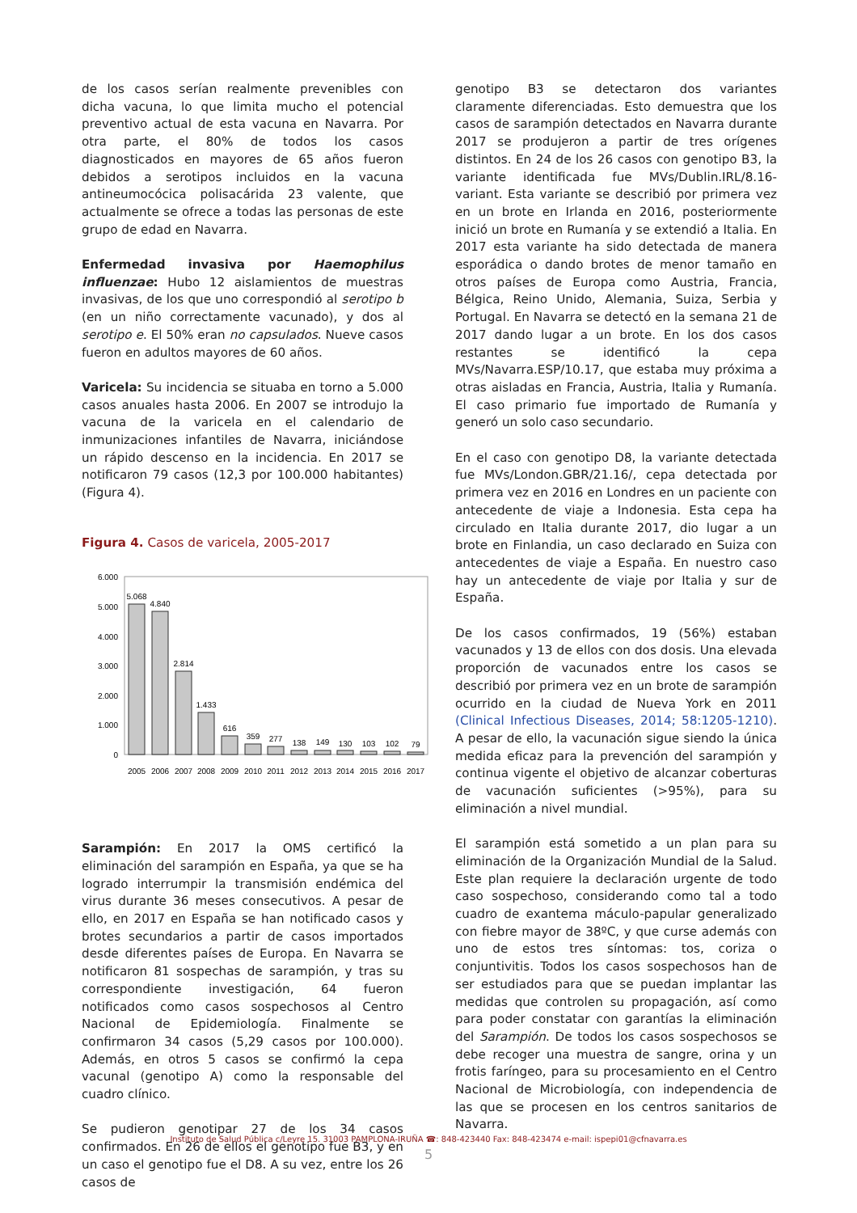de los casos serían realmente prevenibles con dicha vacuna, lo que limita mucho el potencial preventivo actual de esta vacuna en Navarra. Por otra parte, el 80% de todos los casos diagnosticados en mayores de 65 años fueron debidos a serotipos incluidos en la vacuna antineumocócica polisacárida 23 valente, que actualmente se ofrece a todas las personas de este grupo de edad en Navarra.
Enfermedad invasiva por Haemophilus influenzae: Hubo 12 aislamientos de muestras invasivas, de los que uno correspondió al serotipo b (en un niño correctamente vacunado), y dos al serotipo e. El 50% eran no capsulados. Nueve casos fueron en adultos mayores de 60 años.
Varicela: Su incidencia se situaba en torno a 5.000 casos anuales hasta 2006. En 2007 se introdujo la vacuna de la varicela en el calendario de inmunizaciones infantiles de Navarra, iniciándose un rápido descenso en la incidencia. En 2017 se notificaron 79 casos (12,3 por 100.000 habitantes) (Figura 4).
Figura 4. Casos de varicela, 2005-2017
6.000
5.000
4.000
3.000
2.000
1.000
0
5.068
4.840
2.814
1.433
616
359
277
138
149
130
103
102
79
2005
2006
2007
2008
2009
2010
2011
2012
2013
2014
2015
2016
2017
Sarampión: En 2017 la OMS certificó la eliminación del sarampión en España, ya que se ha logrado interrumpir la transmisión endémica del virus durante 36 meses consecutivos. A pesar de ello, en 2017 en España se han notificado casos y brotes secundarios a partir de casos importados desde diferentes países de Europa. En Navarra se notificaron 81 sospechas de sarampión, y tras su correspondiente investigación, 64 fueron notificados como casos sospechosos al Centro Nacional de Epidemiología. Finalmente se confirmaron 34 casos (5,29 casos por 100.000). Además, en otros 5 casos se confirmó la cepa vacunal (genotipo A) como la responsable del cuadro clínico.
Se pudieron genotipar 27 de los 34 casos confirmados. En 26 de ellos el genotipo fue B3, y en un caso el genotipo fue el D8. A su vez, entre los 26 casos de
genotipo B3 se detectaron dos variantes claramente diferenciadas. Esto demuestra que los casos de sarampión detectados en Navarra durante 2017 se produjeron a partir de tres orígenes distintos. En 24 de los 26 casos con genotipo B3, la variante identificada fue MVs/Dublin.IRL/8.16-variant. Esta variante se describió por primera vez en un brote en Irlanda en 2016, posteriormente inició un brote en Rumanía y se extendió a Italia. En 2017 esta variante ha sido detectada de manera esporádica o dando brotes de menor tamaño en otros países de Europa como Austria, Francia, Bélgica, Reino Unido, Alemania, Suiza, Serbia y Portugal. En Navarra se detectó en la semana 21 de 2017 dando lugar a un brote. En los dos casos restantes se identificó la cepa MVs/Navarra.ESP/10.17, que estaba muy próxima a otras aisladas en Francia, Austria, Italia y Rumanía. El caso primario fue importado de Rumanía y generó un solo caso secundario.
En el caso con genotipo D8, la variante detectada fue MVs/London.GBR/21.16/, cepa detectada por primera vez en 2016 en Londres en un paciente con antecedente de viaje a Indonesia. Esta cepa ha circulado en Italia durante 2017, dio lugar a un brote en Finlandia, un caso declarado en Suiza con antecedentes de viaje a España. En nuestro caso hay un antecedente de viaje por Italia y sur de España.
De los casos confirmados, 19 (56%) estaban vacunados y 13 de ellos con dos dosis. Una elevada proporción de vacunados entre los casos se describió por primera vez en un brote de sarampión ocurrido en la ciudad de Nueva York en 2011 (Clinical Infectious Diseases, 2014; 58:1205-1210). A pesar de ello, la vacunación sigue siendo la única medida eficaz para la prevención del sarampión y continua vigente el objetivo de alcanzar coberturas de vacunación suficientes (>95%), para su eliminación a nivel mundial.
El sarampión está sometido a un plan para su eliminación de la Organización Mundial de la Salud. Este plan requiere la declaración urgente de todo caso sospechoso, considerando como tal a todo cuadro de exantema máculo-papular generalizado con fiebre mayor de 38ºC, y que curse además con uno de estos tres síntomas: tos, coriza o conjuntivitis. Todos los casos sospechosos han de ser estudiados para que se puedan implantar las medidas que controlen su propagación, así como para poder constatar con garantías la eliminación del Sarampión. De todos los casos sospechosos se debe recoger una muestra de sangre, orina y un frotis faríngeo, para su procesamiento en el Centro Nacional de Microbiología, con independencia de las que se procesen en los centros sanitarios de Navarra.
Instituto de Salud Pública c/Leyre 15. 31003 PAMPLONA-IRUÑA ☎: 848-423440 Fax: 848-423474 e-mail: ispepi01@cfnavarra.es
5